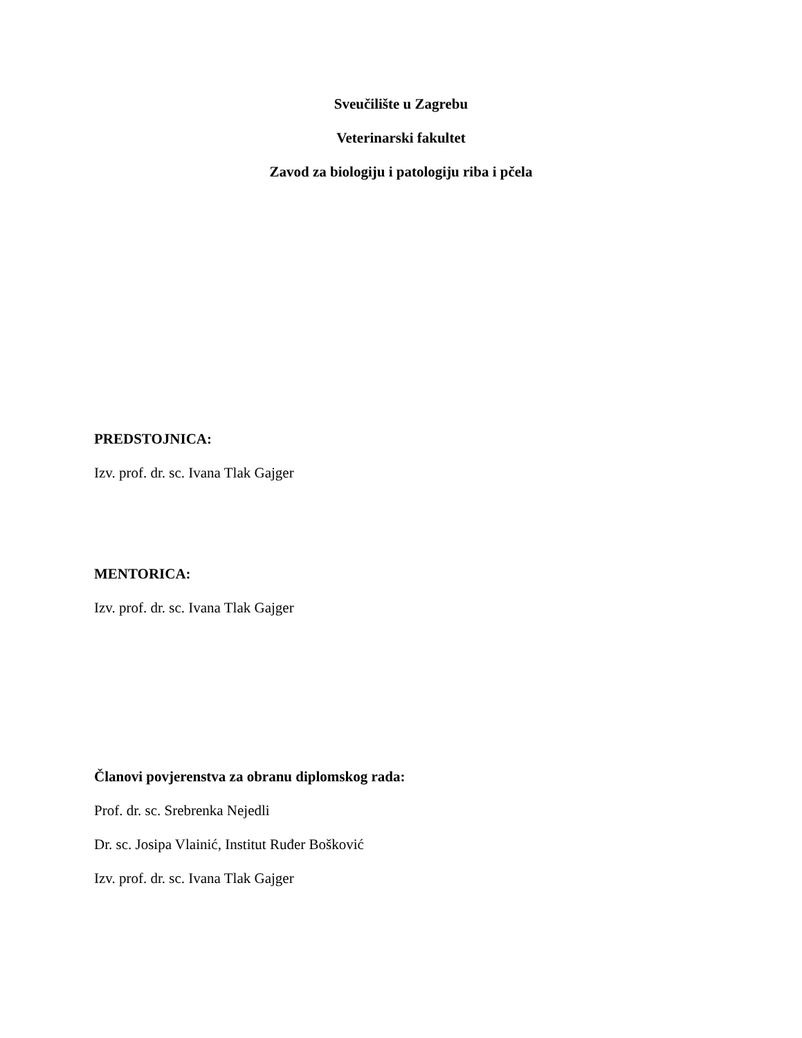Sveučilište u Zagrebu
Veterinarski fakultet
Zavod za biologiju i patologiju riba i pčela
PREDSTOJNICA:
Izv. prof. dr. sc. Ivana Tlak Gajger
MENTORICA:
Izv. prof. dr. sc. Ivana Tlak Gajger
Članovi povjerenstva za obranu diplomskog rada:
Prof. dr. sc. Srebrenka Nejedli
Dr. sc. Josipa Vlainić, Institut Ruđer Bošković
Izv. prof. dr. sc. Ivana Tlak Gajger